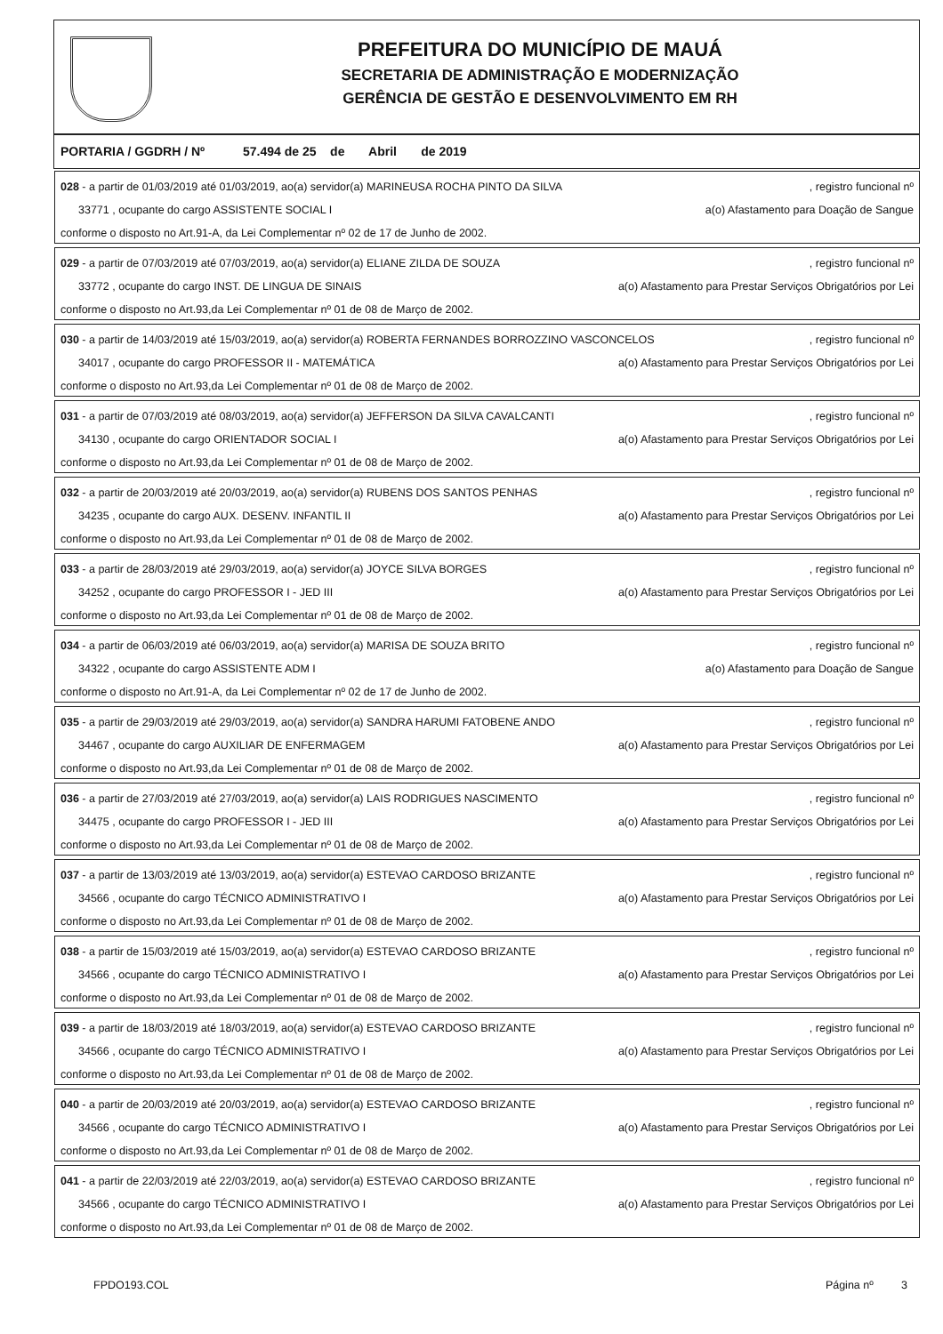PREFEITURA DO MUNICÍPIO DE MAUÁ
SECRETARIA DE ADMINISTRAÇÃO E MODERNIZAÇÃO
GERÊNCIA DE GESTÃO E DESENVOLVIMENTO EM RH
PORTARIA / GGDRH / Nº 57.494 de 25 de Abril de 2019
028 - a partir de 01/03/2019 até 01/03/2019, ao(a) servidor(a) MARINEUSA ROCHA PINTO DA SILVA, registro funcional nº
33771 , ocupante do cargo ASSISTENTE SOCIAL I a(o) Afastamento para Doação de Sangue
conforme o disposto no Art.91-A, da Lei Complementar nº 02 de 17 de Junho de 2002.
029 - a partir de 07/03/2019 até 07/03/2019, ao(a) servidor(a) ELIANE ZILDA DE SOUZA, registro funcional nº
33772 , ocupante do cargo INST. DE LINGUA DE SINAIS a(o) Afastamento para Prestar Serviços Obrigatórios por Lei
conforme o disposto no Art.93,da Lei Complementar nº 01 de 08 de Março de 2002.
030 - a partir de 14/03/2019 até 15/03/2019, ao(a) servidor(a) ROBERTA FERNANDES BORROZZINO VASCONCELOS, registro funcional nº
34017 , ocupante do cargo PROFESSOR II - MATEMÁTICA a(o) Afastamento para Prestar Serviços Obrigatórios por Lei
conforme o disposto no Art.93,da Lei Complementar nº 01 de 08 de Março de 2002.
031 - a partir de 07/03/2019 até 08/03/2019, ao(a) servidor(a) JEFFERSON DA SILVA CAVALCANTI, registro funcional nº
34130 , ocupante do cargo ORIENTADOR SOCIAL I a(o) Afastamento para Prestar Serviços Obrigatórios por Lei
conforme o disposto no Art.93,da Lei Complementar nº 01 de 08 de Março de 2002.
032 - a partir de 20/03/2019 até 20/03/2019, ao(a) servidor(a) RUBENS DOS SANTOS PENHAS, registro funcional nº
34235 , ocupante do cargo AUX. DESENV. INFANTIL II a(o) Afastamento para Prestar Serviços Obrigatórios por Lei
conforme o disposto no Art.93,da Lei Complementar nº 01 de 08 de Março de 2002.
033 - a partir de 28/03/2019 até 29/03/2019, ao(a) servidor(a) JOYCE SILVA BORGES, registro funcional nº
34252 , ocupante do cargo PROFESSOR I - JED III a(o) Afastamento para Prestar Serviços Obrigatórios por Lei
conforme o disposto no Art.93,da Lei Complementar nº 01 de 08 de Março de 2002.
034 - a partir de 06/03/2019 até 06/03/2019, ao(a) servidor(a) MARISA DE SOUZA BRITO, registro funcional nº
34322 , ocupante do cargo ASSISTENTE ADM I a(o) Afastamento para Doação de Sangue
conforme o disposto no Art.91-A, da Lei Complementar nº 02 de 17 de Junho de 2002.
035 - a partir de 29/03/2019 até 29/03/2019, ao(a) servidor(a) SANDRA HARUMI FATOBENE ANDO, registro funcional nº
34467 , ocupante do cargo AUXILIAR DE ENFERMAGEM a(o) Afastamento para Prestar Serviços Obrigatórios por Lei
conforme o disposto no Art.93,da Lei Complementar nº 01 de 08 de Março de 2002.
036 - a partir de 27/03/2019 até 27/03/2019, ao(a) servidor(a) LAIS RODRIGUES NASCIMENTO, registro funcional nº
34475 , ocupante do cargo PROFESSOR I - JED III a(o) Afastamento para Prestar Serviços Obrigatórios por Lei
conforme o disposto no Art.93,da Lei Complementar nº 01 de 08 de Março de 2002.
037 - a partir de 13/03/2019 até 13/03/2019, ao(a) servidor(a) ESTEVAO CARDOSO BRIZANTE, registro funcional nº
34566 , ocupante do cargo TÉCNICO ADMINISTRATIVO I a(o) Afastamento para Prestar Serviços Obrigatórios por Lei
conforme o disposto no Art.93,da Lei Complementar nº 01 de 08 de Março de 2002.
038 - a partir de 15/03/2019 até 15/03/2019, ao(a) servidor(a) ESTEVAO CARDOSO BRIZANTE, registro funcional nº
34566 , ocupante do cargo TÉCNICO ADMINISTRATIVO I a(o) Afastamento para Prestar Serviços Obrigatórios por Lei
conforme o disposto no Art.93,da Lei Complementar nº 01 de 08 de Março de 2002.
039 - a partir de 18/03/2019 até 18/03/2019, ao(a) servidor(a) ESTEVAO CARDOSO BRIZANTE, registro funcional nº
34566 , ocupante do cargo TÉCNICO ADMINISTRATIVO I a(o) Afastamento para Prestar Serviços Obrigatórios por Lei
conforme o disposto no Art.93,da Lei Complementar nº 01 de 08 de Março de 2002.
040 - a partir de 20/03/2019 até 20/03/2019, ao(a) servidor(a) ESTEVAO CARDOSO BRIZANTE, registro funcional nº
34566 , ocupante do cargo TÉCNICO ADMINISTRATIVO I a(o) Afastamento para Prestar Serviços Obrigatórios por Lei
conforme o disposto no Art.93,da Lei Complementar nº 01 de 08 de Março de 2002.
041 - a partir de 22/03/2019 até 22/03/2019, ao(a) servidor(a) ESTEVAO CARDOSO BRIZANTE, registro funcional nº
34566 , ocupante do cargo TÉCNICO ADMINISTRATIVO I a(o) Afastamento para Prestar Serviços Obrigatórios por Lei
conforme o disposto no Art.93,da Lei Complementar nº 01 de 08 de Março de 2002.
FPDO193.COL Página nº 3